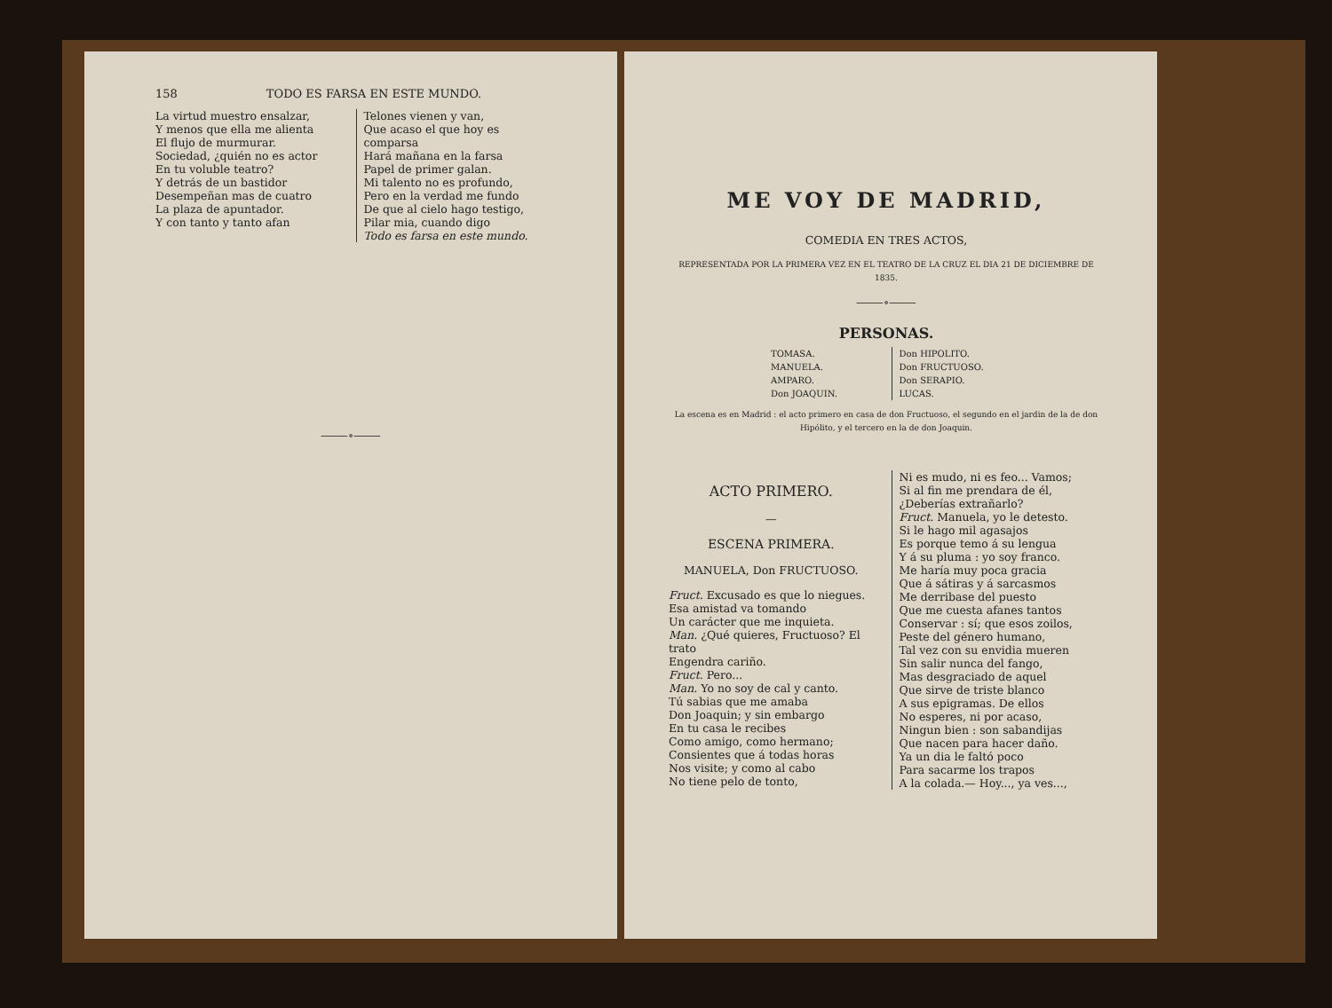158 TODO ES FARSA EN ESTE MUNDO.
La virtud muestro ensalzar,
Y menos que ella me alienta
El flujo de murmurar.
Sociedad, ¿quién no es actor
En tu voluble teatro?
Y detrás de un bastidor
Desempeñan mas de cuatro
La plaza de apuntador.
Y con tanto y tanto afan
Telones vienen y van,
Que acaso el que hoy es comparsa
Hará mañana en la farsa
Papel de primer galan.
Mi talento no es profundo,
Pero en la verdad me fundo
De que al cielo hago testigo,
Pilar mia, cuando digo
Todo es farsa en este mundo.
⸻∘⸻
ME VOY DE MADRID,
COMEDIA EN TRES ACTOS,
REPRESENTADA POR LA PRIMERA VEZ EN EL TEATRO DE LA CRUZ EL DIA 21 DE DICIEMBRE DE 1835.
⸻∘⸻
PERSONAS.
TOMASA.
MANUELA.
AMPARO.
Don JOAQUIN.
Don HIPOLITO.
Don FRUCTUOSO.
Don SERAPIO.
LUCAS.
La escena es en Madrid : el acto primero en casa de don Fructuoso, el segundo en el jardin de la de don Hipólito, y el tercero en la de don Joaquin.
ACTO PRIMERO.
—
ESCENA PRIMERA.
MANUELA, Don FRUCTUOSO.
Fruct. Excusado es que lo niegues.
Esa amistad va tomando
Un carácter que me inquieta.
Man. ¿Qué quieres, Fructuoso? El trato
Engendra cariño.
Fruct. Pero...
Man. Yo no soy de cal y canto.
Tú sabias que me amaba
Don Joaquin; y sin embargo
En tu casa le recibes
Como amigo, como hermano;
Consientes que á todas horas
Nos visite; y como al cabo
No tiene pelo de tonto,
Ni es mudo, ni es feo... Vamos;
Si al fin me prendara de él,
¿Deberías extrañarlo?
Fruct. Manuela, yo le detesto.
Si le hago mil agasajos
Es porque temo á su lengua
Y á su pluma : yo soy franco.
Me haría muy poca gracia
Que á sátiras y á sarcasmos
Me derribase del puesto
Que me cuesta afanes tantos
Conservar : sí; que esos zoilos,
Peste del género humano,
Tal vez con su envidia mueren
Sin salir nunca del fango,
Mas desgraciado de aquel
Que sirve de triste blanco
A sus epigramas. De ellos
No esperes, ni por acaso,
Ningun bien : son sabandijas
Que nacen para hacer daño.
Ya un dia le faltó poco
Para sacarme los trapos
A la colada.— Hoy..., ya ves...,